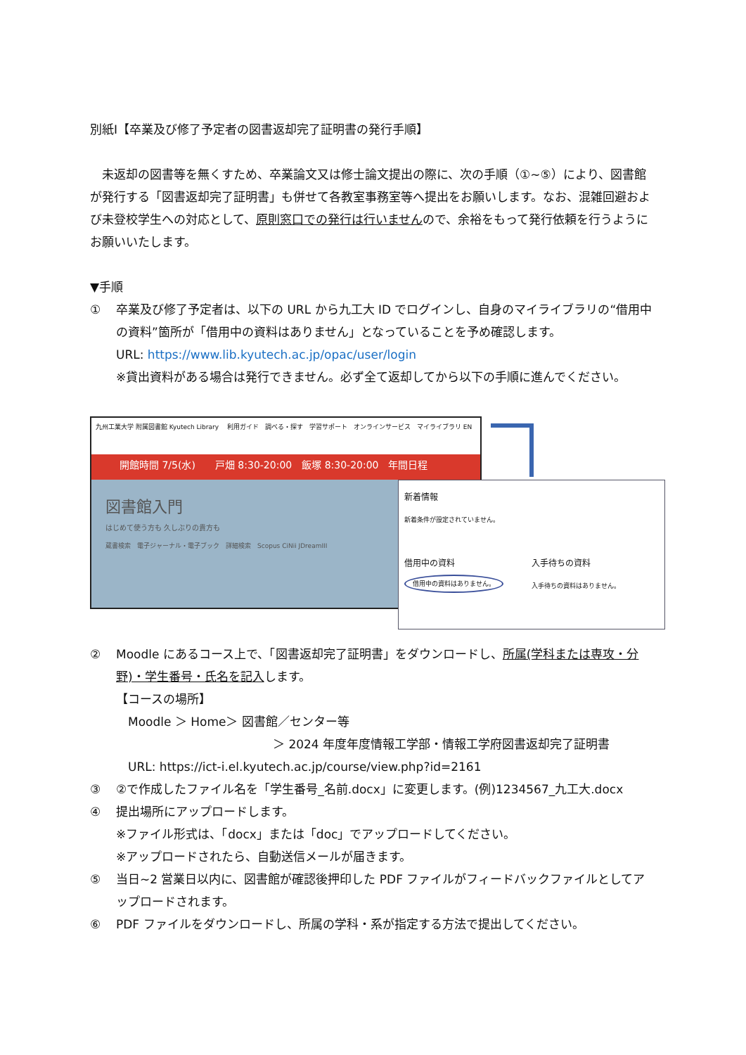別紙Ⅰ【卒業及び修了予定者の図書返却完了証明書の発行手順】
　未返却の図書等を無くすため、卒業論文又は修士論文提出の際に、次の手順（①~⑤）により、図書館が発行する「図書返却完了証明書」も併せて各教室事務室等へ提出をお願いします。なお、混雑回避および未登校学生への対応として、原則窓口での発行は行いませんので、余裕をもって発行依頼を行うようにお願いいたします。
▼手順
① 卒業及び修了予定者は、以下の URL から九工大 ID でログインし、自身のマイライブラリの“借用中の資料”箇所が「借用中の資料はありません」となっていることを予め確認します。
URL: https://www.lib.kyutech.ac.jp/opac/user/login
※貸出資料がある場合は発行できません。必ず全て返却してから以下の手順に進んでください。
九州工業大学 附属図書館 Kyutech Library　 利用ガイド　調べる・探す　学習サポート　オンラインサービス　マイライブラリ EN
開館時間 7/5(水)　　戸畑 8:30-20:00　飯塚 8:30-20:00　年間日程
図書館入門
はじめて使う方も 久しぶりの貴方も
蔵書検索　電子ジャーナル・電子ブック　詳細検索　Scopus CiNii JDreamIII
新着情報
新着条件が設定されていません。
借用中の資料
借用中の資料はありません。
入手待ちの資料
入手待ちの資料はありません。
② Moodle にあるコース上で、「図書返却完了証明書」をダウンロードし、所属(学科または専攻・分野)・学生番号・氏名を記入します。
【コースの場所】
　Moodle ＞ Home＞ 図書館／センター等
＞ 2024 年度年度情報工学部・情報工学府図書返却完了証明書
　URL: https://ict-i.el.kyutech.ac.jp/course/view.php?id=2161
③ ②で作成したファイル名を「学生番号_名前.docx」に変更します。(例)1234567_九工大.docx
④ 提出場所にアップロードします。
※ファイル形式は、「docx」または「doc」でアップロードしてください。
※アップロードされたら、自動送信メールが届きます。
⑤ 当日~2 営業日以内に、図書館が確認後押印した PDF ファイルがフィードバックファイルとしてアップロードされます。
⑥ PDF ファイルをダウンロードし、所属の学科・系が指定する方法で提出してください。